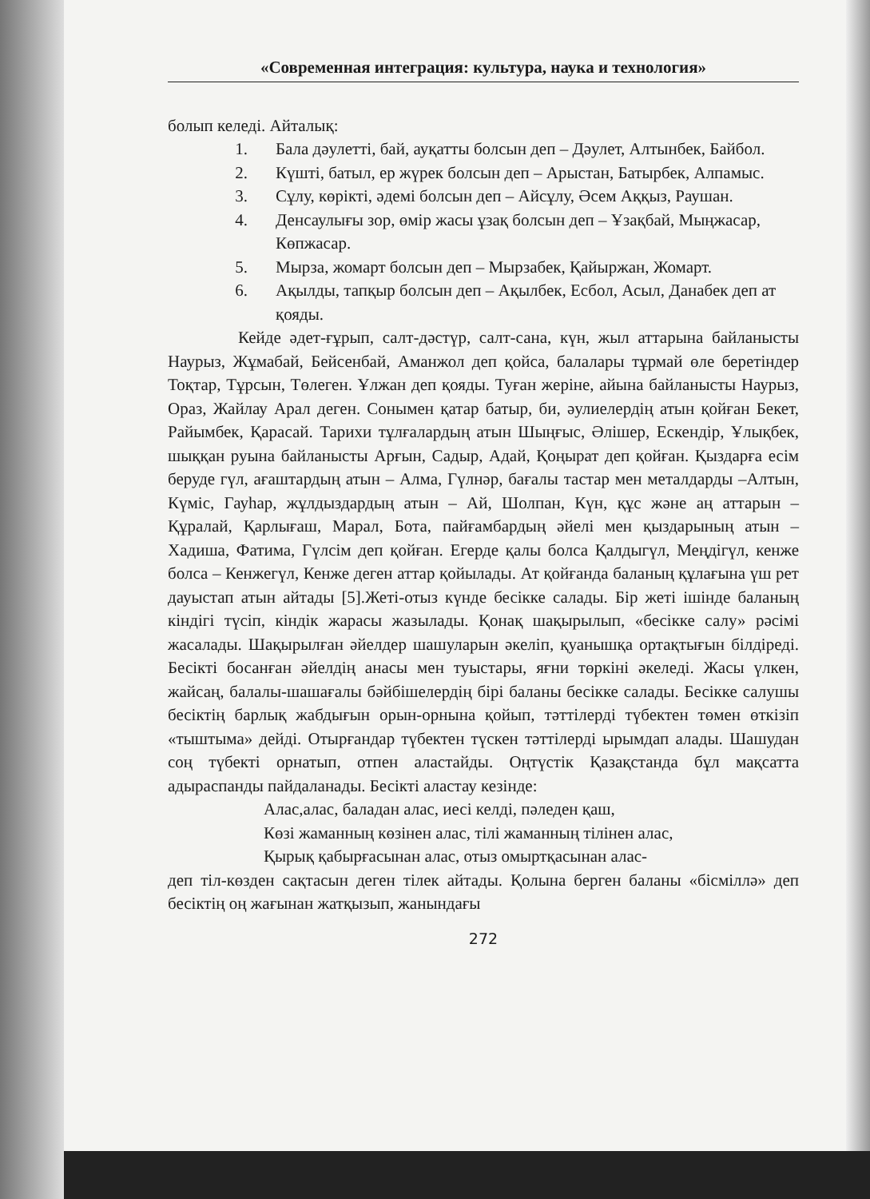«Современная интеграция: культура, наука и технология»
болып келеді. Айталық:
1. Бала дәулетті, бай, ауқатты болсын деп – Дәулет, Алтынбек, Байбол.
2. Күшті, батыл, ер жүрек болсын деп – Арыстан, Батырбек, Алпамыс.
3. Сұлу, көрікті, әдемі болсын деп – Айсұлу, Әсем Аққыз, Раушан.
4. Денсаулығы зор, өмір жасы ұзақ болсын деп – Ұзақбай, Мыңжасар, Көпжасар.
5. Мырза, жомарт болсын деп – Мырзабек, Қайыржан, Жомарт.
6. Ақылды, тапқыр болсын деп – Ақылбек, Есбол, Асыл, Данабек деп ат қояды.
Кейде әдет-ғұрып, салт-дәстүр, салт-сана, күн, жыл аттарына байланысты Наурыз, Жұмабай, Бейсенбай, Аманжол деп қойса, балалары тұрмай өле беретіндер Тоқтар, Тұрсын, Төлеген. Ұлжан деп қояды. Туған жеріне, айына байланысты Наурыз, Ораз, Жайлау Арал деген. Сонымен қатар батыр, би, әулиелердің атын қойған Бекет, Райымбек, Қарасай. Тарихи тұлғалардың атын Шыңғыс, Әлішер, Ескендір, Ұлықбек, шыққан руына байланысты Арғын, Садыр, Адай, Қоңырат деп қойған. Қыздарға есім беруде гүл, ағаштардың атын – Алма, Гүлнәр, бағалы тастар мен металдарды –Алтын, Күміс, Гауһар, жұлдыздардың атын – Ай, Шолпан, Күн, құс және аң аттарын – Құралай, Қарлығаш, Марал, Бота, пайғамбардың әйелі мен қыздарының атын – Хадиша, Фатима, Гүлсім деп қойған. Егерде қалы болса Қалдыгүл, Меңдігүл, кенже болса – Кенжегүл, Кенже деген аттар қойылады. Ат қойғанда баланың құлағына үш рет дауыстап атын айтады [5].Жеті-отыз күнде бесікке салады. Бір жеті ішінде баланың кіндігі түсіп, кіндік жарасы жазылады. Қонақ шақырылып, «бесікке салу» рәсімі жасалады. Шақырылған әйелдер шашуларын әкеліп, қуанышқа ортақтығын білдіреді. Бесікті босанған әйелдің анасы мен туыстары, яғни төркіні әкеледі. Жасы үлкен, жайсаң, балалы-шашағалы бәйбішелердің бірі баланы бесікке салады. Бесікке салушы бесіктің барлық жабдығын орын-орнына қойып, тәттілерді түбектен төмен өткізіп «тыштыма» дейді. Отырғандар түбектен түскен тәттілерді ырымдап алады. Шашудан соң түбекті орнатып, отпен аластайды. Оңтүстік Қазақстанда бұл мақсатта адыраспанды пайдаланады. Бесікті аластау кезінде:
Алас,алас, баладан алас, иесі келді, пәледен қаш,
Көзі жаманның көзінен алас, тілі жаманның тілінен алас,
Қырық қабырғасынан алас, отыз омыртқасынан алас-
деп тіл-көзден сақтасын деген тілек айтады. Қолына берген баланы «бісміллә» деп бесіктің оң жағынан жатқызып, жанындағы
272